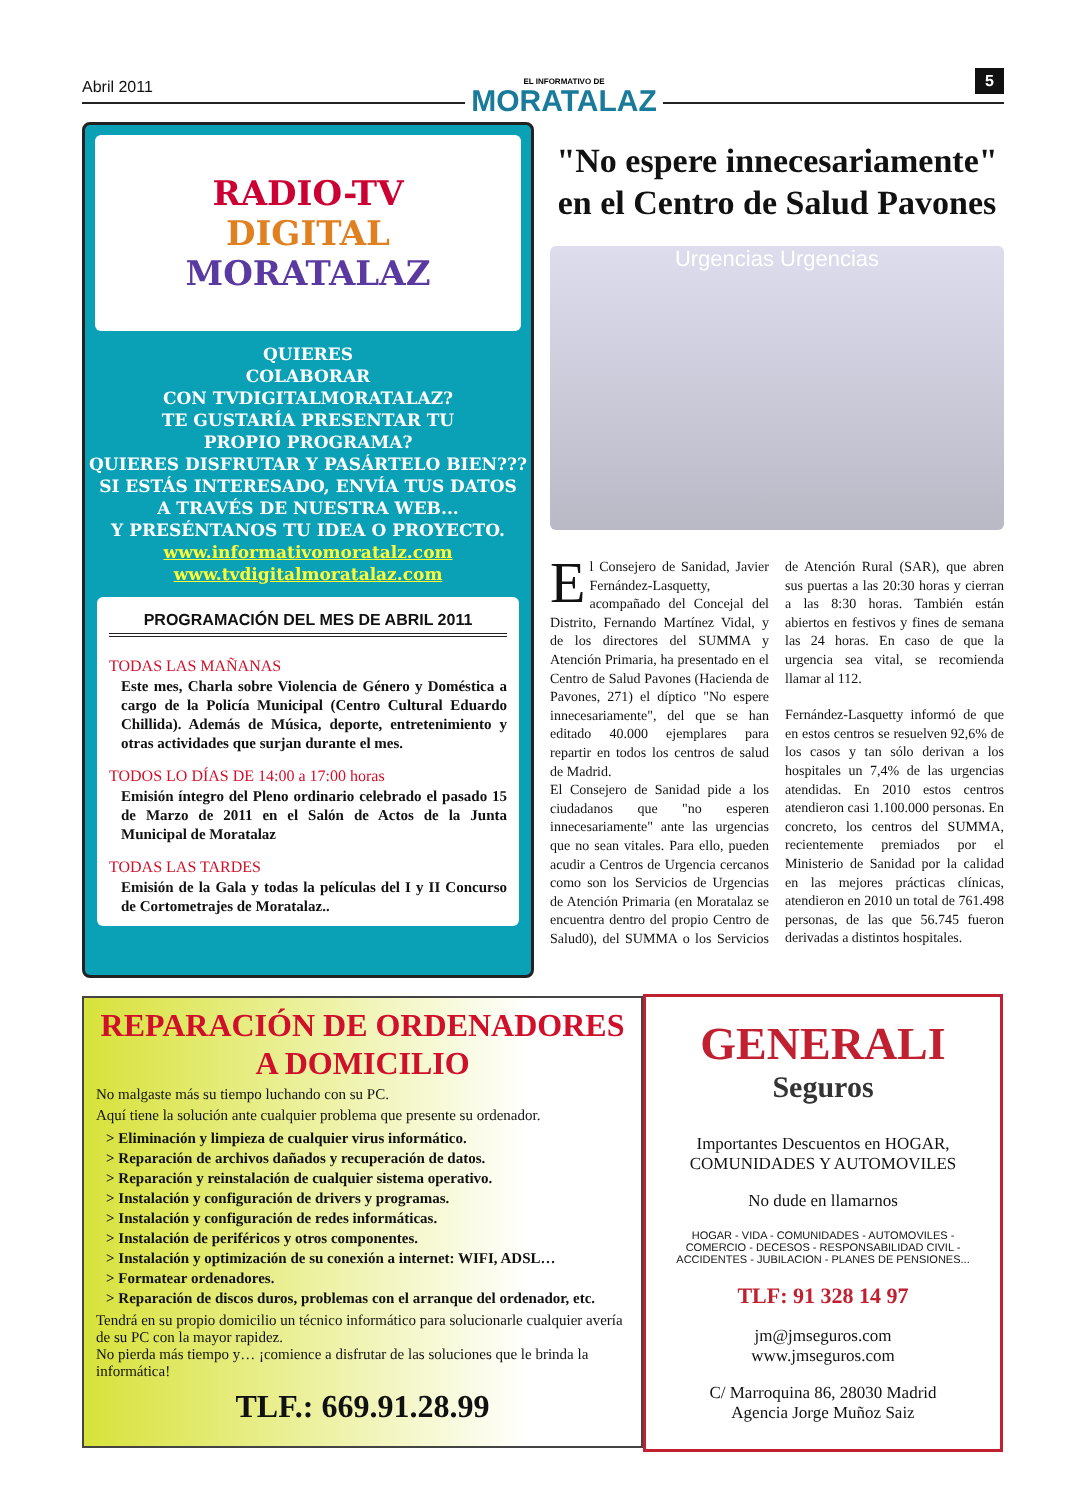Abril 2011 EL INFORMATIVO DE
MORATALAZ 5
RADIO-TV
DIGITAL
MORATALAZ
QUIERES
COLABORAR
CON TVDIGITALMORATALAZ?
TE GUSTARÍA PRESENTAR TU
PROPIO PROGRAMA?
QUIERES DISFRUTAR Y PASÁRTELO BIEN???
SI ESTÁS INTERESADO, ENVÍA TUS DATOS
A TRAVÉS DE NUESTRA WEB...
Y PRESÉNTANOS TU IDEA O PROYECTO.
www.informativomoratalz.com
www.tvdigitalmoratalaz.com
PROGRAMACIÓN DEL MES DE ABRIL 2011
TODAS LAS MAÑANAS
Este mes, Charla sobre Violencia de Género y Doméstica a cargo de la Policía Municipal (Centro Cultural Eduardo Chillida). Además de Música, deporte, entretenimiento y otras actividades que surjan durante el mes.
TODOS LO DÍAS DE 14:00 a 17:00 horas
Emisión íntegro del Pleno ordinario celebrado el pasado 15 de Marzo de 2011 en el Salón de Actos de la Junta Municipal de Moratalaz
TODAS LAS TARDES
Emisión de la Gala y todas la películas del I y II Concurso de Cortometrajes de Moratalaz..
"No espere innecesariamente"
en el Centro de Salud Pavones
Urgencias Urgencias
El Consejero de Sanidad, Javier Fernández-Lasquetty, acompañado del Concejal del Distrito, Fernando Martínez Vidal, y de los directores del SUMMA y Atención Primaria, ha presentado en el Centro de Salud Pavones (Hacienda de Pavones, 271) el díptico "No espere innecesariamente", del que se han editado 40.000 ejemplares para repartir en todos los centros de salud de Madrid.
El Consejero de Sanidad pide a los ciudadanos que "no esperen innecesariamente" ante las urgencias que no sean vitales. Para ello, pueden acudir a Centros de Urgencia cercanos como son los Servicios de Urgencias de Atención Primaria (en Moratalaz se encuentra dentro del propio Centro de Salud0), del SUMMA o los Servicios de Atención Rural (SAR), que abren sus puertas a las 20:30 horas y cierran a las 8:30 horas. También están abiertos en festivos y fines de semana las 24 horas. En caso de que la urgencia sea vital, se recomienda llamar al 112.
Fernández-Lasquetty informó de que en estos centros se resuelven 92,6% de los casos y tan sólo derivan a los hospitales un 7,4% de las urgencias atendidas. En 2010 estos centros atendieron casi 1.100.000 personas. En concreto, los centros del SUMMA, recientemente premiados por el Ministerio de Sanidad por la calidad en las mejores prácticas clínicas, atendieron en 2010 un total de 761.498 personas, de las que 56.745 fueron derivadas a distintos hospitales.
REPARACIÓN DE ORDENADORES
A DOMICILIO
No malgaste más su tiempo luchando con su PC.
Aquí tiene la solución ante cualquier problema que presente su ordenador.
> Eliminación y limpieza de cualquier virus informático.
> Reparación de archivos dañados y recuperación de datos.
> Reparación y reinstalación de cualquier sistema operativo.
> Instalación y configuración de drivers y programas.
> Instalación y configuración de redes informáticas.
> Instalación de periféricos y otros componentes.
> Instalación y optimización de su conexión a internet: WIFI, ADSL…
> Formatear ordenadores.
> Reparación de discos duros, problemas con el arranque del ordenador, etc.
Tendrá en su propio domicilio un técnico informático para solucionarle cualquier avería de su PC con la mayor rapidez.
No pierda más tiempo y… ¡comience a disfrutar de las soluciones que le brinda la informática!
TLF.: 669.91.28.99
GENERALI
Seguros
Importantes Descuentos en HOGAR,
COMUNIDADES Y AUTOMOVILES
No dude en llamarnos
HOGAR - VIDA - COMUNIDADES - AUTOMOVILES -
COMERCIO - DECESOS - RESPONSABILIDAD CIVIL -
ACCIDENTES - JUBILACION - PLANES DE PENSIONES...
TLF: 91 328 14 97
jm@jmseguros.com
www.jmseguros.com
C/ Marroquina 86, 28030 Madrid
Agencia Jorge Muñoz Saiz